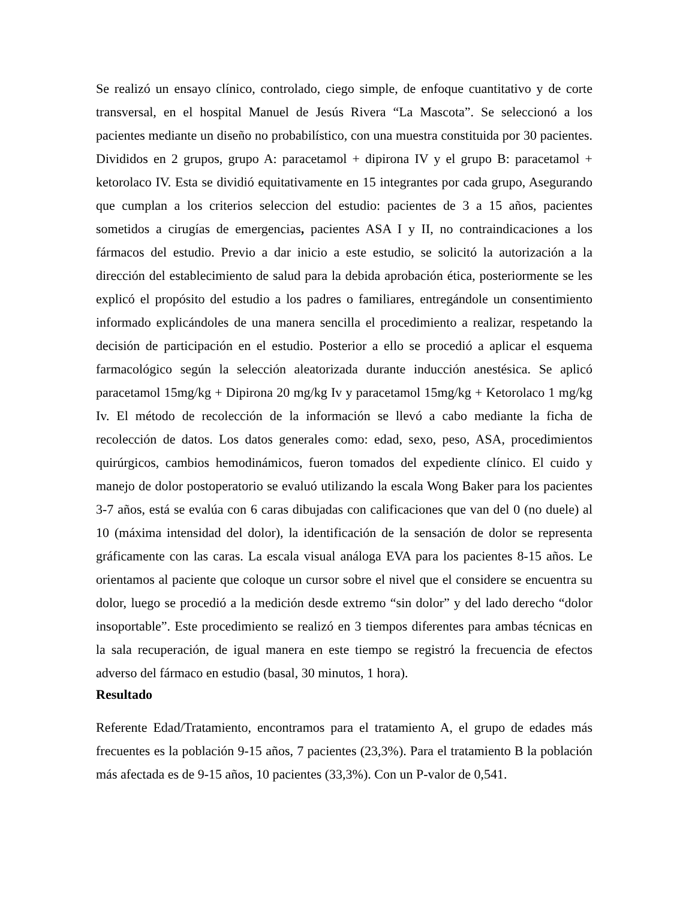Se realizó un ensayo clínico, controlado, ciego simple, de enfoque cuantitativo y de corte transversal, en el hospital Manuel de Jesús Rivera “La Mascota”. Se seleccionó a los pacientes mediante un diseño no probabilístico, con una muestra constituida por 30 pacientes. Divididos en 2 grupos, grupo A: paracetamol + dipirona IV y el grupo B: paracetamol + ketorolaco IV. Esta se dividió equitativamente en 15 integrantes por cada grupo, Asegurando que cumplan a los criterios seleccion del estudio: pacientes de 3 a 15 años, pacientes sometidos a cirugías de emergencias, pacientes ASA I y II, no contraindicaciones a los fármacos del estudio. Previo a dar inicio a este estudio, se solicitó la autorización a la dirección del establecimiento de salud para la debida aprobación ética, posteriormente se les explicó el propósito del estudio a los padres o familiares, entregándole un consentimiento informado explicándoles de una manera sencilla el procedimiento a realizar, respetando la decisión de participación en el estudio. Posterior a ello se procedió a aplicar el esquema farmacológico según la selección aleatorizada durante inducción anestésica. Se aplicó paracetamol 15mg/kg + Dipirona 20 mg/kg Iv y paracetamol 15mg/kg + Ketorolaco 1 mg/kg Iv. El método de recolección de la información se llevó a cabo mediante la ficha de recolección de datos. Los datos generales como: edad, sexo, peso, ASA, procedimientos quirúrgicos, cambios hemodinámicos, fueron tomados del expediente clínico. El cuido y manejo de dolor postoperatorio se evaluó utilizando la escala Wong Baker para los pacientes 3-7 años, está se evalúa con 6 caras dibujadas con calificaciones que van del 0 (no duele) al 10 (máxima intensidad del dolor), la identificación de la sensación de dolor se representa gráficamente con las caras. La escala visual análoga EVA para los pacientes 8-15 años. Le orientamos al paciente que coloque un cursor sobre el nivel que el considere se encuentra su dolor, luego se procedió a la medición desde extremo “sin dolor” y del lado derecho “dolor insoportable”. Este procedimiento se realizó en 3 tiempos diferentes para ambas técnicas en la sala recuperación, de igual manera en este tiempo se registró la frecuencia de efectos adverso del fármaco en estudio (basal, 30 minutos, 1 hora).
Resultado
Referente Edad/Tratamiento, encontramos para el tratamiento A, el grupo de edades más frecuentes es la población 9-15 años, 7 pacientes (23,3%). Para el tratamiento B la población más afectada es de 9-15 años, 10 pacientes (33,3%). Con un P-valor de 0,541.